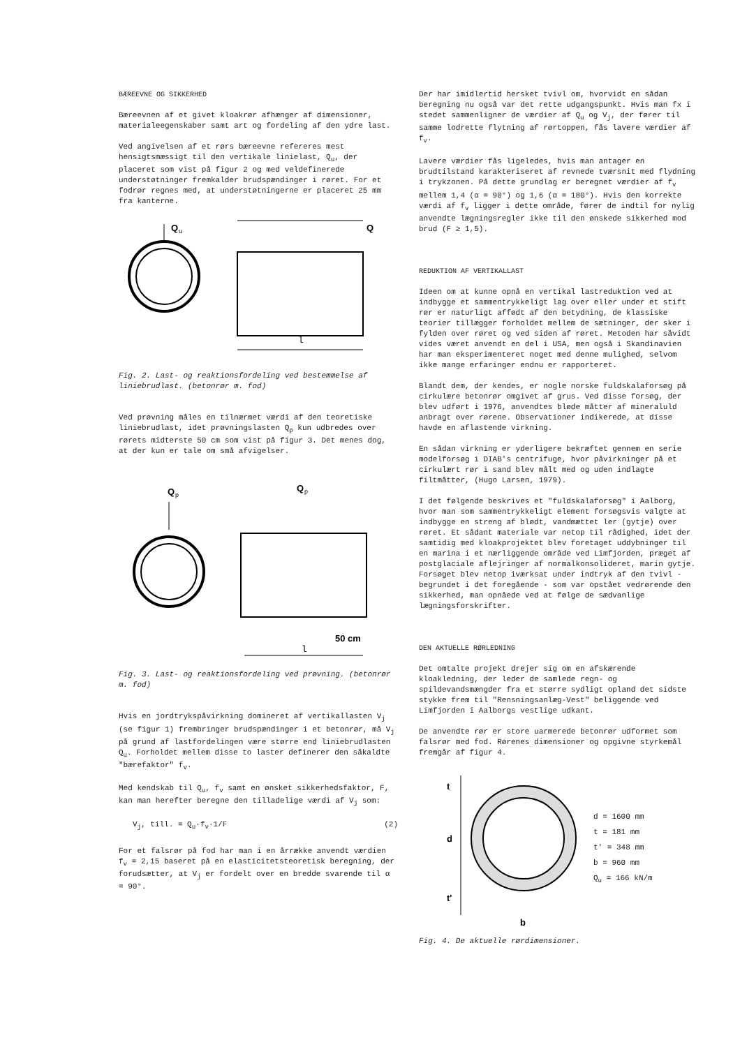BÆREEVNE OG SIKKERHED
Bæreevnen af et givet kloakrør afhænger af dimensioner, materialeegenskaber samt art og fordeling af den ydre last.
Ved angivelsen af et rørs bæreevne refereres mest hensigtsmæssigt til den vertikale linielast, Q<sub>u</sub>, der placeret som vist på figur 2 og med veldefinerede understøtninger fremkalder brudspændinger i røret. For et fodrør regnes med, at understøtningerne er placeret 25 mm fra kanterne.
Q
u
Q
l
Fig. 2. Last- og reaktionsfordeling ved bestemmelse af liniebrudlast. (betonrør m. fod)
Ved prøvning måles en tilnærmet værdi af den teoretiske liniebrudlast, idet prøvningslasten Q<sub>p</sub> kun udbredes over rørets midterste 50 cm som vist på figur 3. Det menes dog, at der kun er tale om små afvigelser.
Q
p
Q
p
50 cm
l
Fig. 3. Last- og reaktionsfordeling ved prøvning. (betonrør m. fod)
Hvis en jordtrykspåvirkning domineret af vertikallasten V<sub>j</sub> (se figur 1) frembringer brudspændinger i et betonrør, må V<sub>j</sub> på grund af lastfordelingen være større end liniebrudlasten Q<sub>u</sub>. Forholdet mellem disse to laster definerer den såkaldte "bærefaktor" f<sub>v</sub>.
Med kendskab til Q<sub>u</sub>, f<sub>v</sub> samt en ønsket sikkerhedsfaktor, F, kan man herefter beregne den tilladelige værdi af V<sub>j</sub> som:
V<sub>j</sub>, till. = Q<sub>u</sub>·f<sub>v</sub>·1/F (2)
For et falsrør på fod har man i en årrække anvendt værdien f<sub>v</sub> = 2,15 baseret på en elasticitetsteoretisk beregning, der forudsætter, at V<sub>j</sub> er fordelt over en bredde svarende til α = 90°.
Der har imidlertid hersket tvivl om, hvorvidt en sådan beregning nu også var det rette udgangspunkt. Hvis man fx i stedet sammenligner de værdier af Q<sub>u</sub> og V<sub>j</sub>, der fører til samme lodrette flytning af rørtoppen, fås lavere værdier af f<sub>v</sub>.
Lavere værdier fås ligeledes, hvis man antager en brudtilstand karakteriseret af revnede tværsnit med flydning i trykzonen. På dette grundlag er beregnet værdier af f<sub>v</sub> mellem 1,4 (α = 90°) og 1,6 (α = 180°). Hvis den korrekte værdi af f<sub>v</sub> ligger i dette område, fører de indtil for nylig anvendte lægningsregler ikke til den ønskede sikkerhed mod brud (F ≥ 1,5).
REDUKTION AF VERTIKALLAST
Ideen om at kunne opnå en vertikal lastreduktion ved at indbygge et sammentrykkeligt lag over eller under et stift rør er naturligt affødt af den betydning, de klassiske teorier tillægger forholdet mellem de sætninger, der sker i fylden over røret og ved siden af røret. Metoden har såvidt vides været anvendt en del i USA, men også i Skandinavien har man eksperimenteret noget med denne mulighed, selvom ikke mange erfaringer endnu er rapporteret.
Blandt dem, der kendes, er nogle norske fuldskalaforsøg på cirkulære betonrør omgivet af grus. Ved disse forsøg, der blev udført i 1976, anvendtes bløde måtter af mineraluld anbragt over rørene. Observationer indikerede, at disse havde en aflastende virkning.
En sådan virkning er yderligere bekræftet gennem en serie modelforsøg i DIAB's centrifuge, hvor påvirkninger på et cirkulært rør i sand blev målt med og uden indlagte filtmåtter, (Hugo Larsen, 1979).
I det følgende beskrives et "fuldskalaforsøg" i Aalborg, hvor man som sammentrykkeligt element forsøgsvis valgte at indbygge en streng af blødt, vandmættet ler (gytje) over røret. Et sådant materiale var netop til rådighed, idet der samtidig med kloakprojektet blev foretaget uddybninger til en marina i et nærliggende område ved Limfjorden, præget af postglaciale aflejringer af normalkonsolideret, marin gytje. Forsøget blev netop iværksat under indtryk af den tvivl - begrundet i det foregående - som var opstået vedrørende den sikkerhed, man opnåede ved at følge de sædvanlige lægningsforskrifter.
DEN AKTUELLE RØRLEDNING
Det omtalte projekt drejer sig om en afskærende kloakledning, der leder de samlede regn- og spildevandsmængder fra et større sydligt opland det sidste stykke frem til "Rensningsanlæg-Vest" beliggende ved Limfjorden i Aalborgs vestlige udkant.
De anvendte rør er store uarmerede betonrør udformet som falsrør med fod. Rørenes dimensioner og opgivne styrkemål fremgår af figur 4.
t
d
t'
b
d = 1600 mm
t = 181 mm
t' = 348 mm
b = 960 mm
Q<sub>u</sub> = 166 kN/m
Fig. 4. De aktuelle rørdimensioner.